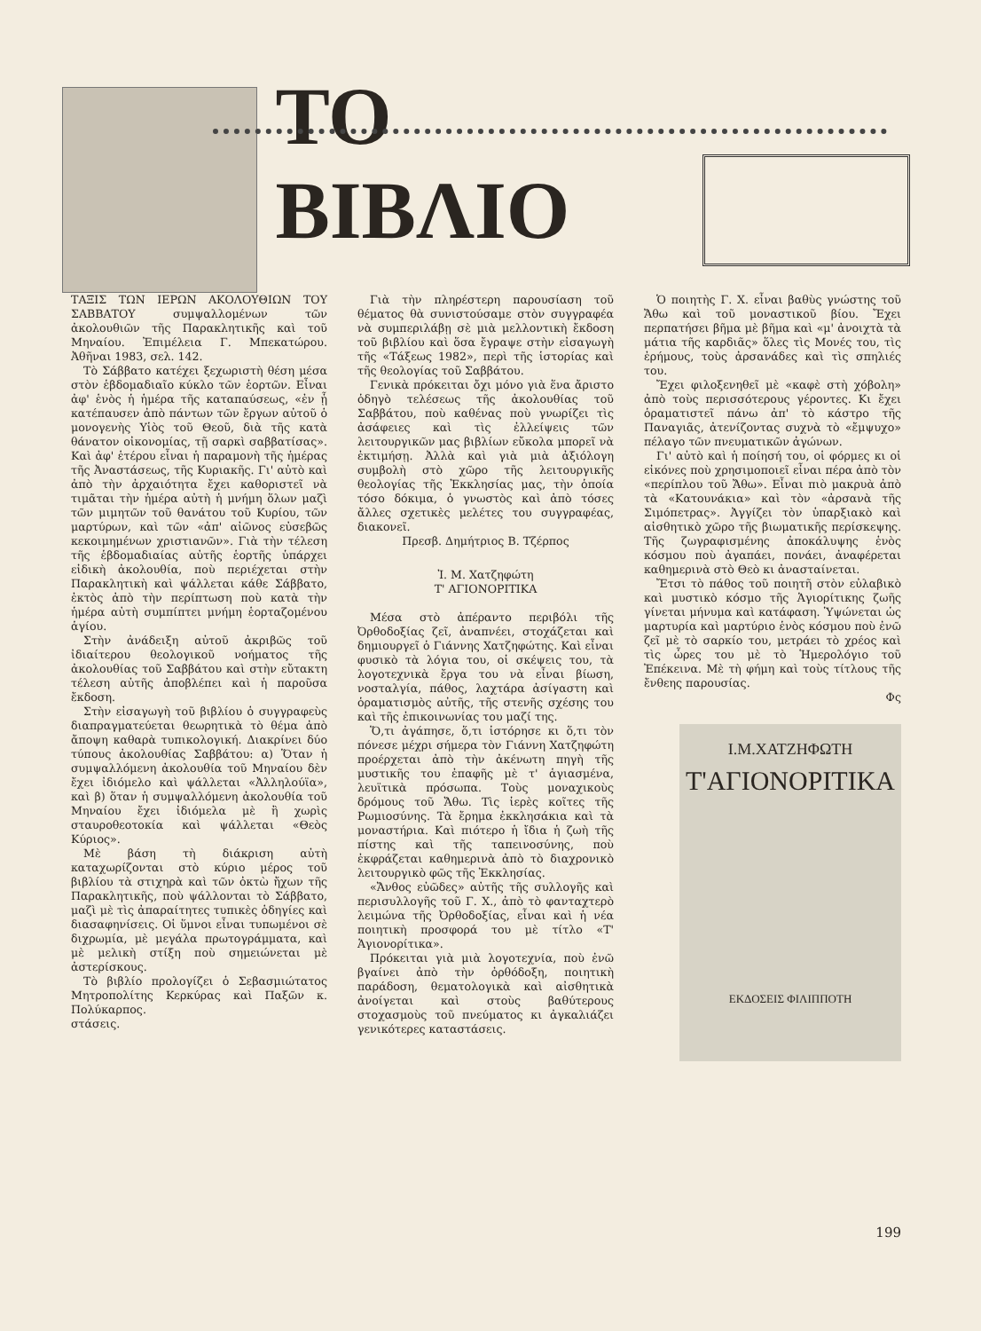ΤΟ ΒΙΒΛΙΟ
ΤΑΞΙΣ ΤΩΝ ΙΕΡΩΝ ΑΚΟΛΟΥΘΙΩΝ ΤΟΥ ΣΑΒΒΑΤΟΥ συμψαλλομένων τῶν ἀκολουθιῶν τῆς Παρακλητικῆς καὶ τοῦ Μηναίου. Ἐπιμέλεια Γ. Μπεκατώρου. Ἀθῆναι 1983, σελ. 142.
Τὸ Σάββατο κατέχει ξεχωριστὴ θέση μέσα στὸν ἑβδομαδιαῖο κύκλο τῶν ἑορτῶν. Εἶναι ἀφ' ἑνὸς ἡ ἡμέρα τῆς καταπαύσεως, «ἐν ᾗ κατέπαυσεν ἀπὸ πάντων τῶν ἔργων αὐτοῦ ὁ μονογενὴς Υἱὸς τοῦ Θεοῦ, διὰ τῆς κατὰ θάνατον οἰκονομίας, τῇ σαρκὶ σαββατίσας». Καὶ ἀφ' ἑτέρου εἶναι ἡ παραμονὴ τῆς ἡμέρας τῆς Ἀναστάσεως, τῆς Κυριακῆς. Γι' αὐτὸ καὶ ἀπὸ τὴν ἀρχαιότητα ἔχει καθοριστεῖ νὰ τιμᾶται τὴν ἡμέρα αὐτὴ ἡ μνήμη ὅλων μαζὶ τῶν μιμητῶν τοῦ θανάτου τοῦ Κυρίου, τῶν μαρτύρων, καὶ τῶν «ἀπ' αἰῶνος εὐσεβῶς κεκοιμημένων χριστιανῶν». Γιὰ τὴν τέλεση τῆς ἑβδομαδιαίας αὐτῆς ἑορτῆς ὑπάρχει εἰδικὴ ἀκολουθία, ποὺ περιέχεται στὴν Παρακλητικὴ καὶ ψάλλεται κάθε Σάββατο, ἐκτὸς ἀπὸ τὴν περίπτωση ποὺ κατὰ τὴν ἡμέρα αὐτὴ συμπίπτει μνήμη ἑορταζομένου ἁγίου.
Στὴν ἀνάδειξη αὐτοῦ ἀκριβῶς τοῦ ἰδιαίτερου θεολογικοῦ νοήματος τῆς ἀκολουθίας τοῦ Σαββάτου καὶ στὴν εὔτακτη τέλεση αὐτῆς ἀποβλέπει καὶ ἡ παροῦσα ἔκδοση.
Στὴν εἰσαγωγὴ τοῦ βιβλίου ὁ συγγραφεὺς διαπραγματεύεται θεωρητικὰ τὸ θέμα ἀπὸ ἄποψη καθαρὰ τυπικολογική. Διακρίνει δύο τύπους ἀκολουθίας Σαββάτου: α) Ὅταν ἡ συμψαλλόμενη ἀκολουθία τοῦ Μηναίου δὲν ἔχει ἰδιόμελο καὶ ψάλλεται «Ἀλληλούϊα», καὶ β) ὅταν ἡ συμψαλλόμενη ἀκολουθία τοῦ Μηναίου ἔχει ἰδιόμελα μὲ ἢ χωρὶς σταυροθεοτοκία καὶ ψάλλεται «Θεὸς Κύριος».
Μὲ βάση τὴ διάκριση αὐτὴ καταχωρίζονται στὸ κύριο μέρος τοῦ βιβλίου τὰ στιχηρὰ καὶ τῶν ὀκτὼ ἤχων τῆς Παρακλητικῆς, ποὺ ψάλλονται τὸ Σάββατο, μαζὶ μὲ τὶς ἀπαραίτητες τυπικὲς ὁδηγίες καὶ διασαφηνίσεις. Οἱ ὕμνοι εἶναι τυπωμένοι σὲ διχρωμία, μὲ μεγάλα πρωτογράμματα, καὶ μὲ μελικὴ στίξη ποὺ σημειώνεται μὲ ἀστερίσκους.
Τὸ βιβλίο προλογίζει ὁ Σεβασμιώτατος Μητροπολίτης Κερκύρας καὶ Παξῶν κ. Πολύκαρπος.
στάσεις.
Γιὰ τὴν πληρέστερη παρουσίαση τοῦ θέματος θὰ συνιστούσαμε στὸν συγγραφέα νὰ συμπεριλάβῃ σὲ μιὰ μελλοντικὴ ἔκδοση τοῦ βιβλίου καὶ ὅσα ἔγραψε στὴν εἰσαγωγὴ τῆς «Τάξεως 1982», περὶ τῆς ἱστορίας καὶ τῆς θεολογίας τοῦ Σαββάτου.
Γενικὰ πρόκειται ὄχι μόνο γιὰ ἕνα ἄριστο ὁδηγὸ τελέσεως τῆς ἀκολουθίας τοῦ Σαββάτου, ποὺ καθένας ποὺ γνωρίζει τὶς ἀσάφειες καὶ τὶς ἐλλείψεις τῶν λειτουργικῶν μας βιβλίων εὔκολα μπορεῖ νὰ ἐκτιμήσῃ. Ἀλλὰ καὶ γιὰ μιὰ ἀξιόλογη συμβολὴ στὸ χῶρο τῆς λειτουργικῆς θεολογίας τῆς Ἐκκλησίας μας, τὴν ὁποία τόσο δόκιμα, ὁ γνωστὸς καὶ ἀπὸ τόσες ἄλλες σχετικὲς μελέτες του συγγραφέας, διακονεῖ.
Πρεσβ. Δημήτριος Β. Τζέρπος
Ἰ. Μ. Χατζηφώτη
Τ' ΑΓΙΟΝΟΡΙΤΙΚΑ
Μέσα στὸ ἀπέραντο περιβόλι τῆς Ὀρθοδοξίας ζεῖ, ἀναπνέει, στοχάζεται καὶ δημιουργεῖ ὁ Γιάννης Χατζηφώτης. Καὶ εἶναι φυσικὸ τὰ λόγια του, οἱ σκέψεις του, τὰ λογοτεχνικὰ ἔργα του νὰ εἶναι βίωση, νοσταλγία, πάθος, λαχτάρα ἀσίγαστη καὶ ὁραματισμὸς αὐτῆς, τῆς στενῆς σχέσης του καὶ τῆς ἐπικοινωνίας του μαζί της.
Ὅ,τι ἀγάπησε, ὅ,τι ἱστόρησε κι ὅ,τι τὸν πόνεσε μέχρι σήμερα τὸν Γιάννη Χατζηφώτη προέρχεται ἀπὸ τὴν ἀκένωτη πηγὴ τῆς μυστικῆς του ἐπαφῆς μὲ τ' ἁγιασμένα, λευϊτικὰ πρόσωπα. Τοὺς μοναχικοὺς δρόμους τοῦ Ἄθω. Τὶς ἱερὲς κοῖτες τῆς Ρωμιοσύνης. Τὰ ἔρημα ἐκκλησάκια καὶ τὰ μοναστήρια. Καὶ πιότερο ἡ ἴδια ἡ ζωὴ τῆς πίστης καὶ τῆς ταπεινοσύνης, ποὺ ἐκφράζεται καθημερινὰ ἀπὸ τὸ διαχρονικὸ λειτουργικὸ φῶς τῆς Ἐκκλησίας.
«Ἄνθος εὐῶδες» αὐτῆς τῆς συλλογῆς καὶ περισυλλογῆς τοῦ Γ. Χ., ἀπὸ τὸ φανταχτερὸ λειμώνα τῆς Ὀρθοδοξίας, εἶναι καὶ ἡ νέα ποιητικὴ προσφορά του μὲ τίτλο «Τ' Ἁγιονορίτικα».
Πρόκειται γιὰ μιὰ λογοτεχνία, ποὺ ἐνῶ βγαίνει ἀπὸ τὴν ὀρθόδοξη, ποιητικὴ παράδοση, θεματολογικὰ καὶ αἰσθητικὰ ἀνοίγεται καὶ στοὺς βαθύτερους στοχασμοὺς τοῦ πνεύματος κι ἀγκαλιάζει γενικότερες καταστάσεις.
Ὁ ποιητὴς Γ. Χ. εἶναι βαθὺς γνώστης τοῦ Ἄθω καὶ τοῦ μοναστικοῦ βίου. Ἔχει περπατήσει βῆμα μὲ βῆμα καὶ «μ' ἀνοιχτὰ τὰ μάτια τῆς καρδιᾶς» ὅλες τὶς Μονές του, τὶς ἐρήμους, τοὺς ἀρσανάδες καὶ τὶς σπηλιές του.
Ἔχει φιλοξενηθεῖ μὲ «καφὲ στὴ χόβολη» ἀπὸ τοὺς περισσότερους γέροντες. Κι ἔχει ὁραματιστεῖ πάνω ἀπ' τὸ κάστρο τῆς Παναγιᾶς, ἀτενίζοντας συχνὰ τὸ «ἔμψυχο» πέλαγο τῶν πνευματικῶν ἀγώνων.
Γι' αὐτὸ καὶ ἡ ποίησή του, οἱ φόρμες κι οἱ εἰκόνες ποὺ χρησιμοποιεῖ εἶναι πέρα ἀπὸ τὸν «περίπλου τοῦ Ἄθω». Εἶναι πιὸ μακρυὰ ἀπὸ τὰ «Κατουνάκια» καὶ τὸν «ἀρσανὰ τῆς Σιμόπετρας». Ἀγγίζει τὸν ὑπαρξιακὸ καὶ αἰσθητικὸ χῶρο τῆς βιωματικῆς περίσκεψης. Τῆς ζωγραφισμένης ἀποκάλυψης ἑνὸς κόσμου ποὺ ἀγαπάει, πονάει, ἀναφέρεται καθημερινὰ στὸ Θεὸ κι ἀνασταίνεται.
Ἔτσι τὸ πάθος τοῦ ποιητῆ στὸν εὐλαβικὸ καὶ μυστικὸ κόσμο τῆς Ἁγιορίτικης ζωῆς γίνεται μήνυμα καὶ κατάφαση. Ὑψώνεται ὡς μαρτυρία καὶ μαρτύριο ἑνὸς κόσμου ποὺ ἐνῶ ζεῖ μὲ τὸ σαρκίο του, μετράει τὸ χρέος καὶ τὶς ὧρες του μὲ τὸ Ἡμερολόγιο τοῦ Ἐπέκεινα. Μὲ τὴ φήμη καὶ τοὺς τίτλους τῆς ἔνθεης παρουσίας.
Φς
Ι.Μ.ΧΑΤΖΗΦΩΤΗ
Τ'ΑΓΙΟΝΟΡΙΤΙΚΑ
ΕΚΔΟΣΕΙΣ ΦΙΛΙΠΠΟΤΗ
199